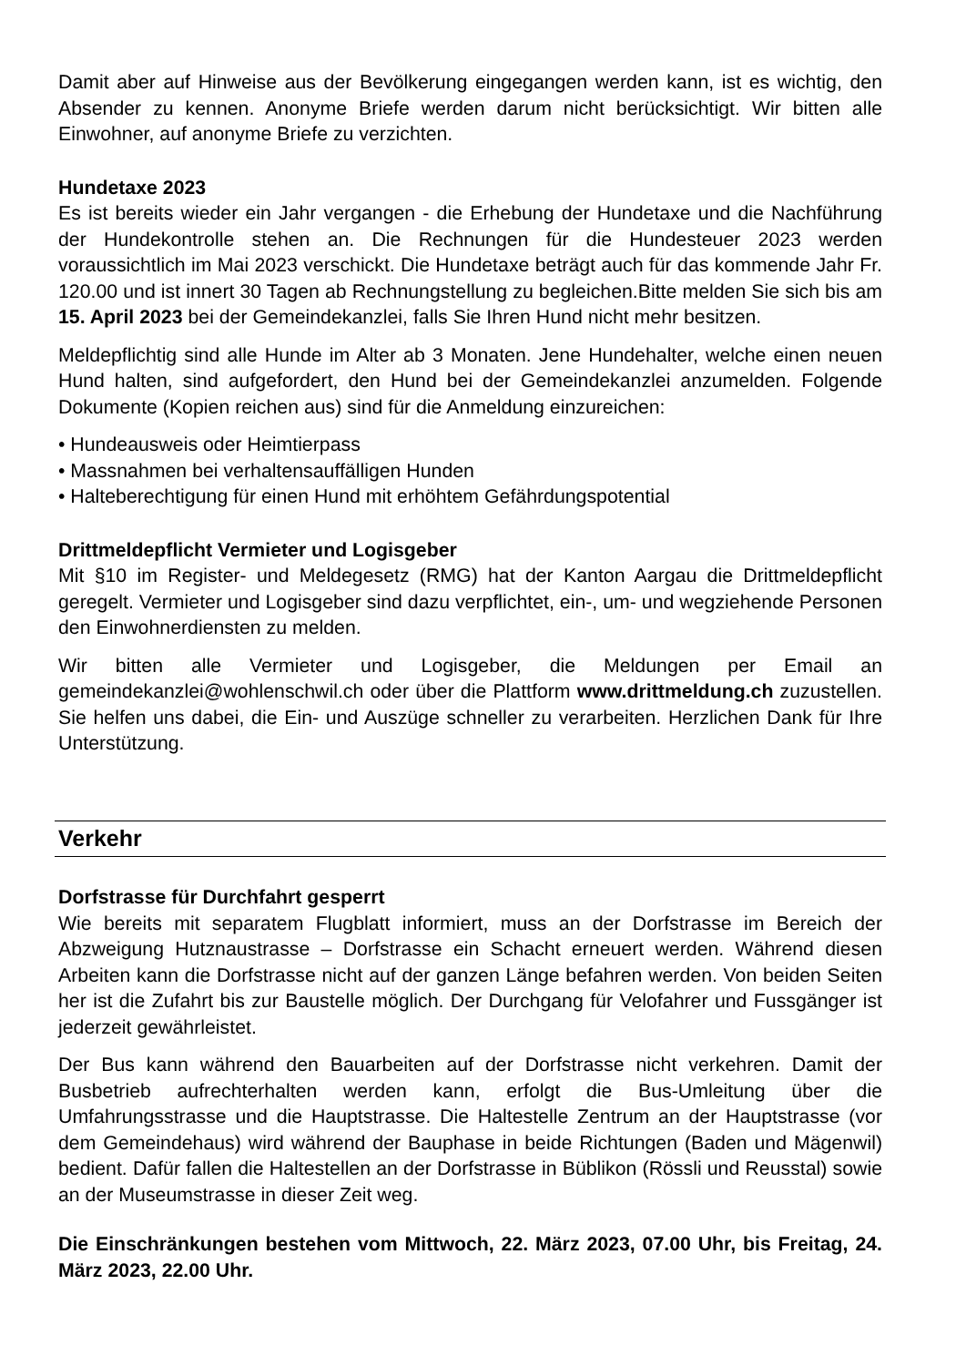Damit aber auf Hinweise aus der Bevölkerung eingegangen werden kann, ist es wichtig, den Absender zu kennen. Anonyme Briefe werden darum nicht berücksichtigt. Wir bitten alle Einwohner, auf anonyme Briefe zu verzichten.
Hundetaxe 2023
Es ist bereits wieder ein Jahr vergangen - die Erhebung der Hundetaxe und die Nachführung der Hundekontrolle stehen an. Die Rechnungen für die Hundesteuer 2023 werden voraussichtlich im Mai 2023 verschickt. Die Hundetaxe beträgt auch für das kommende Jahr Fr. 120.00 und ist innert 30 Tagen ab Rechnungstellung zu begleichen.Bitte melden Sie sich bis am 15. April 2023 bei der Gemeindekanzlei, falls Sie Ihren Hund nicht mehr besitzen.
Meldepflichtig sind alle Hunde im Alter ab 3 Monaten. Jene Hundehalter, welche einen neuen Hund halten, sind aufgefordert, den Hund bei der Gemeindekanzlei anzumelden. Folgende Dokumente (Kopien reichen aus) sind für die Anmeldung einzureichen:
• Hundeausweis oder Heimtierpass
• Massnahmen bei verhaltensauffälligen Hunden
• Halteberechtigung für einen Hund mit erhöhtem Gefährdungspotential
Drittmeldepflicht Vermieter und Logisgeber
Mit §10 im Register- und Meldegesetz (RMG) hat der Kanton Aargau die Drittmeldepflicht geregelt. Vermieter und Logisgeber sind dazu verpflichtet, ein-, um- und wegziehende Personen den Einwohnerdiensten zu melden.
Wir bitten alle Vermieter und Logisgeber, die Meldungen per Email an gemeindekanzlei@wohlenschwil.ch oder über die Plattform www.drittmeldung.ch zuzustellen. Sie helfen uns dabei, die Ein- und Auszüge schneller zu verarbeiten. Herzlichen Dank für Ihre Unterstützung.
Verkehr
Dorfstrasse für Durchfahrt gesperrt
Wie bereits mit separatem Flugblatt informiert, muss an der Dorfstrasse im Bereich der Abzweigung Hutznaustrasse – Dorfstrasse ein Schacht erneuert werden. Während diesen Arbeiten kann die Dorfstrasse nicht auf der ganzen Länge befahren werden. Von beiden Seiten her ist die Zufahrt bis zur Baustelle möglich. Der Durchgang für Velofahrer und Fussgänger ist jederzeit gewährleistet.
Der Bus kann während den Bauarbeiten auf der Dorfstrasse nicht verkehren. Damit der Busbetrieb aufrechterhalten werden kann, erfolgt die Bus-Umleitung über die Umfahrungsstrasse und die Hauptstrasse. Die Haltestelle Zentrum an der Hauptstrasse (vor dem Gemeindehaus) wird während der Bauphase in beide Richtungen (Baden und Mägenwil) bedient. Dafür fallen die Haltestellen an der Dorfstrasse in Büblikon (Rössli und Reusstal) sowie an der Museumstrasse in dieser Zeit weg.
Die Einschränkungen bestehen vom Mittwoch, 22. März 2023, 07.00 Uhr, bis Freitag, 24. März 2023, 22.00 Uhr.